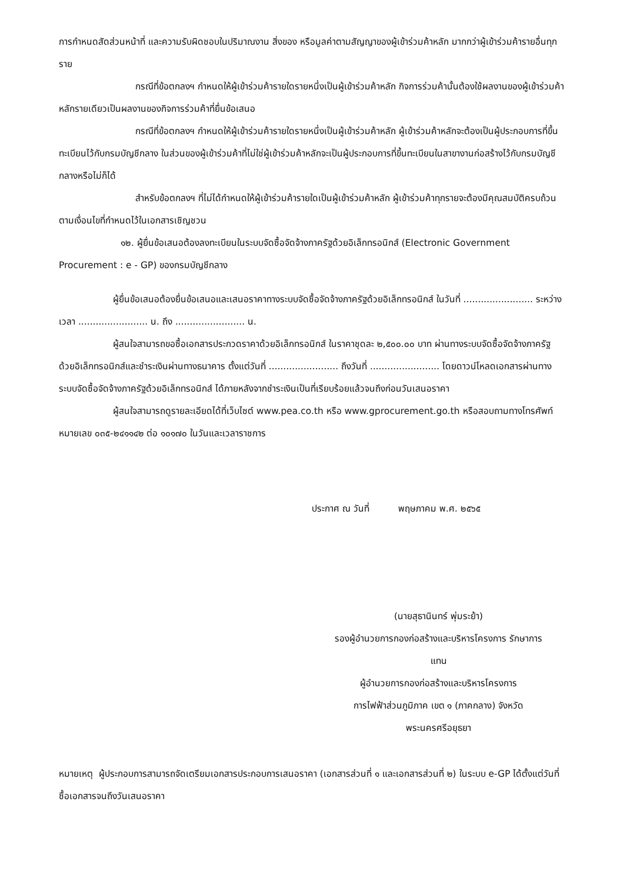การกำหนดสัดส่วนหน้าที่ และความรับผิดชอบในปริมาณงาน สิ่งของ หรือมูลค่าตามสัญญาของผู้เข้าร่วมค้าหลัก มากกว่าผู้เข้าร่วมค้ารายอื่นทุกราย
กรณีที่ข้อตกลงฯ กำหนดให้ผู้เข้าร่วมค้ารายใดรายหนึ่งเป็นผู้เข้าร่วมค้าหลัก กิจการร่วมค้านั้นต้องใช้ผลงานของผู้เข้าร่วมค้าหลักรายเดียวเป็นผลงานของกิจการร่วมค้าที่ยื่นข้อเสนอ
กรณีที่ข้อตกลงฯ กำหนดให้ผู้เข้าร่วมค้ารายใดรายหนึ่งเป็นผู้เข้าร่วมค้าหลัก ผู้เข้าร่วมค้าหลักจะต้องเป็นผู้ประกอบการที่ขึ้นทะเบียนไว้กับกรมบัญชีกลาง ในส่วนของผู้เข้าร่วมค้าที่ไม่ใช่ผู้เข้าร่วมค้าหลักจะเป็นผู้ประกอบการที่ขึ้นทะเบียนในสาขางานก่อสร้างไว้กับกรมบัญชีกลางหรือไม่ก็ได้
สำหรับข้อตกลงฯ ที่ไม่ได้กำหนดให้ผู้เข้าร่วมค้ารายใดเป็นผู้เข้าร่วมค้าหลัก ผู้เข้าร่วมค้าทุกรายจะต้องมีคุณสมบัติครบถ้วนตามเงื่อนไขที่กำหนดไว้ในเอกสารเชิญชวน
๑๒. ผู้ยื่นข้อเสนอต้องลงทะเบียนในระบบจัดซื้อจัดจ้างภาครัฐด้วยอิเล็กทรอนิกส์ (Electronic Government Procurement : e - GP) ของกรมบัญชีกลาง
ผู้ยื่นข้อเสนอต้องยื่นข้อเสนอและเสนอราคาทางระบบจัดซื้อจัดจ้างภาครัฐด้วยอิเล็กทรอนิกส์ ในวันที่ ........................ ระหว่างเวลา ........................ น. ถึง ........................ น.
ผู้สนใจสามารถขอซื้อเอกสารประกวดราคาด้วยอิเล็กทรอนิกส์ ในราคาชุดละ ๒,๕๐๐.๐๐ บาท ผ่านทางระบบจัดซื้อจัดจ้างภาครัฐด้วยอิเล็กทรอนิกส์และชำระเงินผ่านทางธนาคาร ตั้งแต่วันที่ ........................ ถึงวันที่ ........................ โดยดาวน์โหลดเอกสารผ่านทางระบบจัดซื้อจัดจ้างภาครัฐด้วยอิเล็กทรอนิกส์ ได้ภายหลังจากชำระเงินเป็นที่เรียบร้อยแล้วจนถึงก่อนวันเสนอราคา
ผู้สนใจสามารถดูรายละเอียดได้ที่เว็บไซต์ www.pea.co.th หรือ www.gprocurement.go.th หรือสอบถามทางโทรศัพท์หมายเลข ๐๓๕-๒๔๑๑๔๒ ต่อ ๑๐๑๗๐ ในวันและเวลาราชการ
ประกาศ ณ วันที่ พฤษภาคม พ.ศ. ๒๕๖๕
(นายสุธานินทร์ พุ่มระย้า)
รองผู้อำนวยการกองก่อสร้างและบริหารโครงการ รักษาการ
แทน
ผู้อำนวยการกองก่อสร้างและบริหารโครงการ
การไฟฟ้าส่วนภูมิภาค เขต ๑ (ภาคกลาง) จังหวัด
พระนครศรีอยุธยา
หมายเหตุ ผู้ประกอบการสามารถจัดเตรียมเอกสารประกอบการเสนอราคา (เอกสารส่วนที่ ๑ และเอกสารส่วนที่ ๒) ในระบบ e-GP ได้ตั้งแต่วันที่ซื้อเอกสารจนถึงวันเสนอราคา